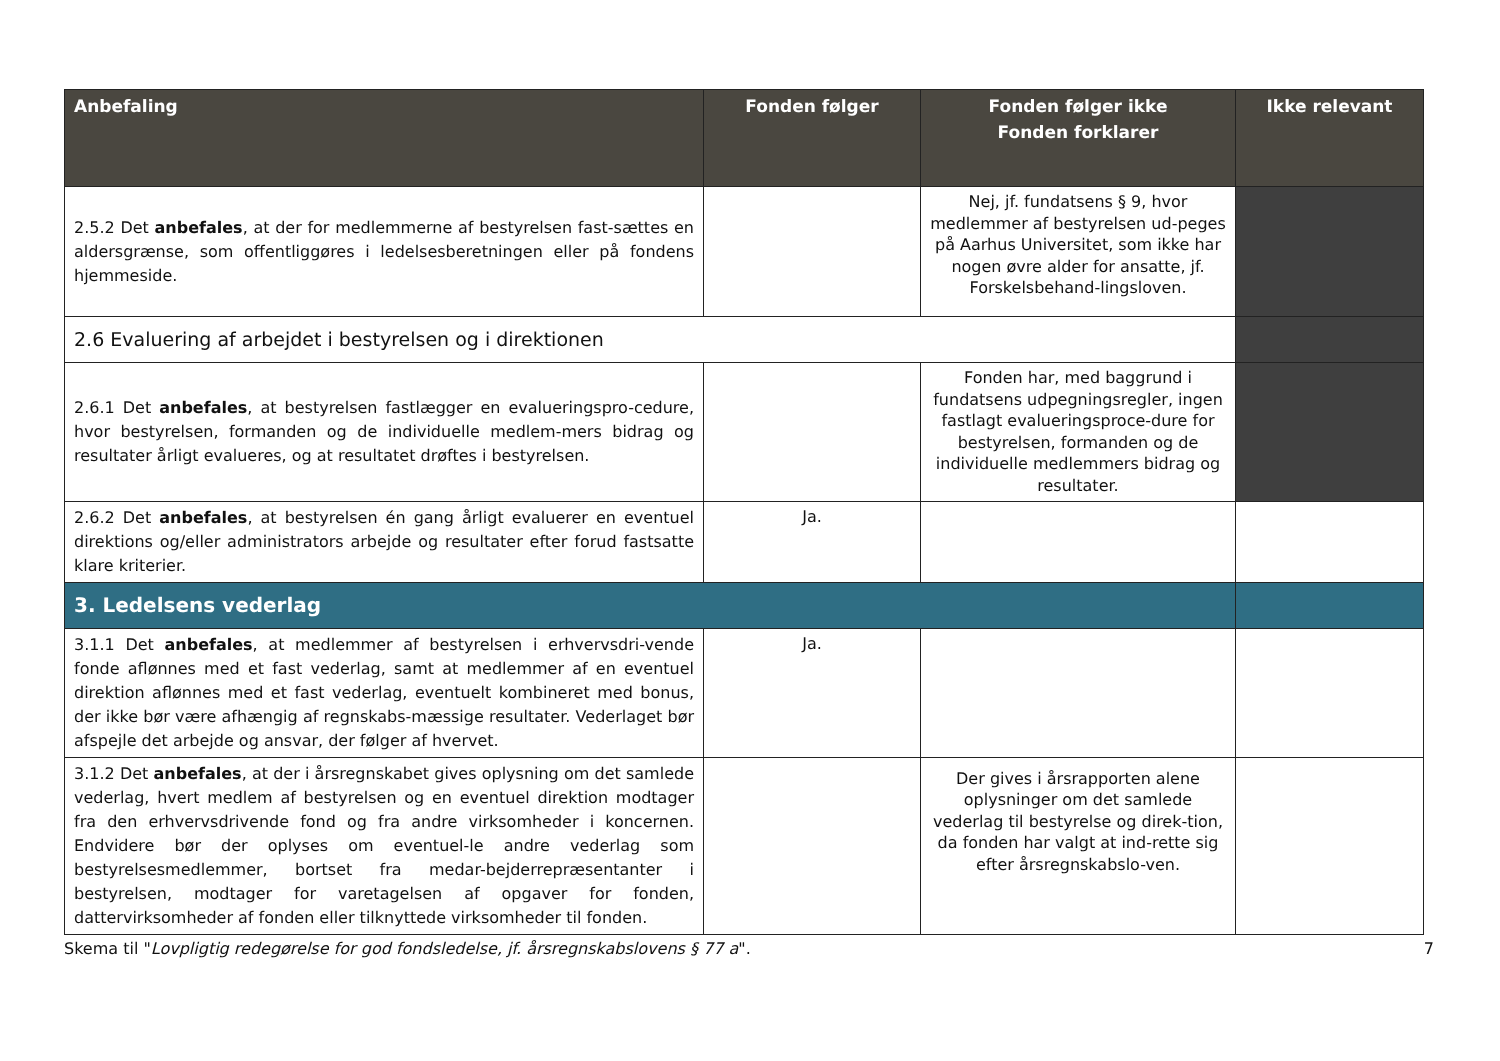| Anbefaling | Fonden følger | Fonden følger ikke Fonden forklarer | Ikke relevant |
| --- | --- | --- | --- |
| 2.5.2 Det anbefales , at der for medlemmerne af bestyrelsen fast-sættes en aldersgrænse, som offentliggøres i ledelsesberetningen eller på fondens hjemmeside. | | Nej, jf. fundatsens § 9, hvor medlemmer af bestyrelsen ud-peges på Aarhus Universitet, som ikke har nogen øvre alder for ansatte, jf. Forskelsbehand-lingsloven. | |
| 2.6 Evaluering af arbejdet i bestyrelsen og i direktionen | | | |
| 2.6.1 Det anbefales , at bestyrelsen fastlægger en evalueringspro-cedure, hvor bestyrelsen, formanden og de individuelle medlem-mers bidrag og resultater årligt evalueres, og at resultatet drøftes i bestyrelsen. | | Fonden har, med baggrund i fundatsens udpegningsregler, ingen fastlagt evalueringsproce-dure for bestyrelsen, formanden og de individuelle medlemmers bidrag og resultater. | |
| 2.6.2 Det anbefales , at bestyrelsen én gang årligt evaluerer en eventuel direktions og/eller administrators arbejde og resultater efter forud fastsatte klare kriterier. | Ja. | | |
| 3. Ledelsens vederlag | | | |
| 3.1.1 Det anbefales , at medlemmer af bestyrelsen i erhvervsdri-vende fonde aflønnes med et fast vederlag, samt at medlemmer af en eventuel direktion aflønnes med et fast vederlag, eventuelt kombineret med bonus, der ikke bør være afhængig af regnskabs-mæssige resultater. Vederlaget bør afspejle det arbejde og ansvar, der følger af hvervet. | Ja. | | |
| 3.1.2 Det anbefales , at der i årsregnskabet gives oplysning om det samlede vederlag, hvert medlem af bestyrelsen og en eventuel direktion modtager fra den erhvervsdrivende fond og fra andre virksomheder i koncernen. Endvidere bør der oplyses om eventuel-le andre vederlag som bestyrelsesmedlemmer, bortset fra medar-bejderrepræsentanter i bestyrelsen, modtager for varetagelsen af opgaver for fonden, dattervirksomheder af fonden eller tilknyttede virksomheder til fonden. | | Der gives i årsrapporten alene oplysninger om det samlede vederlag til bestyrelse og direk-tion, da fonden har valgt at ind-rette sig efter årsregnskabslo-ven. | |
Skema til "Lovpligtig redegørelse for god fondsledelse, jf. årsregnskabslovens § 77 a". 7